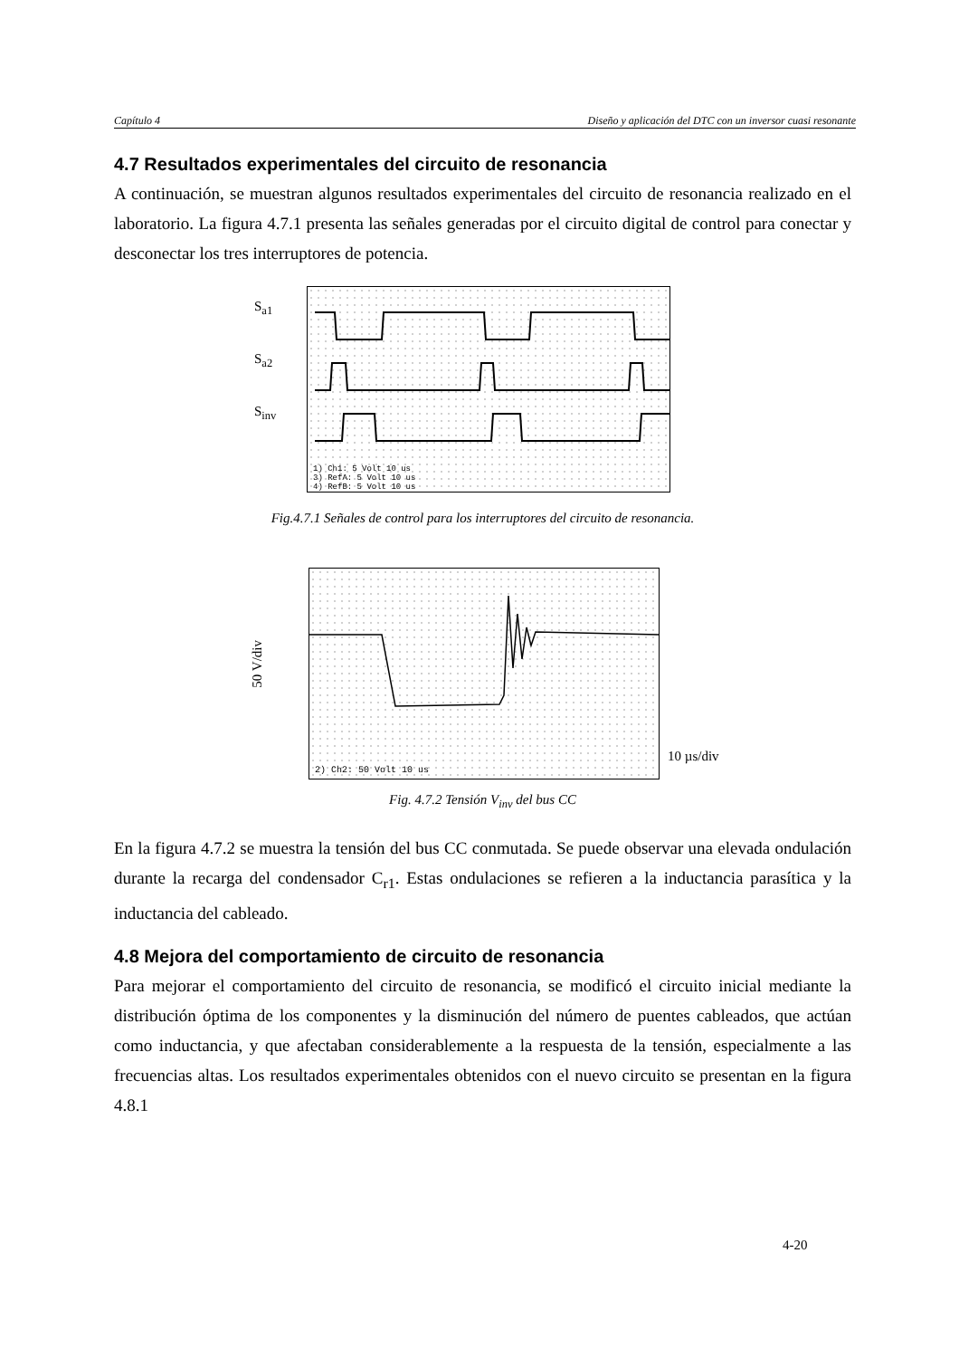Capítulo 4 Diseño y aplicación del DTC con un inversor cuasi resonante
4.7 Resultados experimentales del circuito de resonancia
A continuación, se muestran algunos resultados experimentales del circuito de resonancia realizado en el laboratorio. La figura 4.7.1 presenta las señales generadas por el circuito digital de control para conectar y desconectar los tres interruptores de potencia.
S<sub>a1</sub>
S<sub>a2</sub>
S<sub>inv</sub>
1) Ch1: 5 Volt 10 us
3) RefA: 5 Volt 10 us
4) RefB: 5 Volt 10 us
Fig.4.7.1 Señales de control para los interruptores del circuito de resonancia.
50 V/div
2) Ch2: 50 Volt 10 us
10 µs/div
Fig. 4.7.2 Tensión V<sub>inv</sub> del bus CC
En la figura 4.7.2 se muestra la tensión del bus CC conmutada. Se puede observar una elevada ondulación durante la recarga del condensador C<sub>r1</sub>. Estas ondulaciones se refieren a la inductancia parasítica y la inductancia del cableado.
4.8 Mejora del comportamiento de circuito de resonancia
Para mejorar el comportamiento del circuito de resonancia, se modificó el circuito inicial mediante la distribución óptima de los componentes y la disminución del número de puentes cableados, que actúan como inductancia, y que afectaban considerablemente a la respuesta de la tensión, especialmente a las frecuencias altas. Los resultados experimentales obtenidos con el nuevo circuito se presentan en la figura 4.8.1
4-20